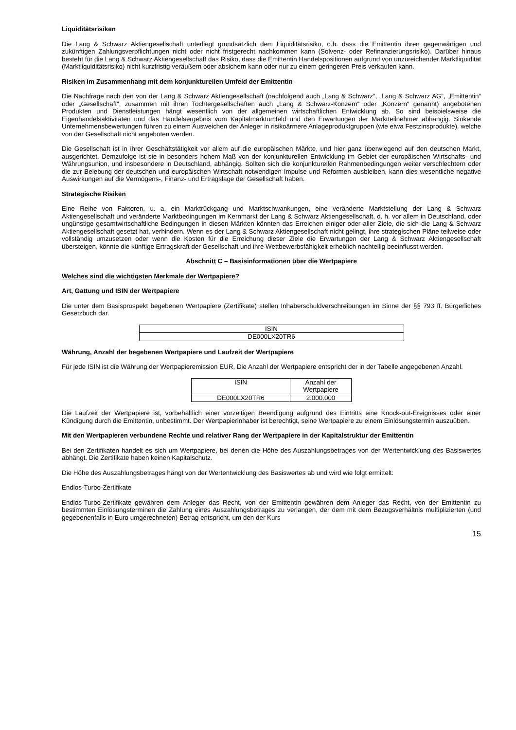Liquiditätsrisiken
Die Lang & Schwarz Aktiengesellschaft unterliegt grundsätzlich dem Liquiditätsrisiko, d.h. dass die Emittentin ihren gegenwärtigen und zukünftigen Zahlungsverpflichtungen nicht oder nicht fristgerecht nachkommen kann (Solvenz- oder Refinanzierungsrisiko). Darüber hinaus besteht für die Lang & Schwarz Aktiengesellschaft das Risiko, dass die Emittentin Handelspositionen aufgrund von unzureichender Marktliquidität (Marktliquiditätsrisiko) nicht kurzfristig veräußern oder absichern kann oder nur zu einem geringeren Preis verkaufen kann.
Risiken im Zusammenhang mit dem konjunkturellen Umfeld der Emittentin
Die Nachfrage nach den von der Lang & Schwarz Aktiengesellschaft (nachfolgend auch „Lang & Schwarz“, „Lang & Schwarz AG“, „Emittentin“ oder „Gesellschaft“, zusammen mit ihren Tochtergesellschaften auch „Lang & Schwarz-Konzern“ oder „Konzern“ genannt) angebotenen Produkten und Dienstleistungen hängt wesentlich von der allgemeinen wirtschaftlichen Entwicklung ab. So sind beispielsweise die Eigenhandelsaktivitäten und das Handelsergebnis vom Kapitalmarktumfeld und den Erwartungen der Marktteilnehmer abhängig. Sinkende Unternehmensbewertungen führen zu einem Ausweichen der Anleger in risikoärmere Anlageproduktgruppen (wie etwa Festzinsprodukte), welche von der Gesellschaft nicht angeboten werden.
Die Gesellschaft ist in ihrer Geschäftstätigkeit vor allem auf die europäischen Märkte, und hier ganz überwiegend auf den deutschen Markt, ausgerichtet. Demzufolge ist sie in besonders hohem Maß von der konjunkturellen Entwicklung im Gebiet der europäischen Wirtschafts- und Währungsunion, und insbesondere in Deutschland, abhängig. Sollten sich die konjunkturellen Rahmenbedingungen weiter verschlechtern oder die zur Belebung der deutschen und europäischen Wirtschaft notwendigen Impulse und Reformen ausbleiben, kann dies wesentliche negative Auswirkungen auf die Vermögens-, Finanz- und Ertragslage der Gesellschaft haben.
Strategische Risiken
Eine Reihe von Faktoren, u. a. ein Marktrückgang und Marktschwankungen, eine veränderte Marktstellung der Lang & Schwarz Aktiengesellschaft und veränderte Marktbedingungen im Kernmarkt der Lang & Schwarz Aktiengesellschaft, d. h. vor allem in Deutschland, oder ungünstige gesamtwirtschaftliche Bedingungen in diesen Märkten könnten das Erreichen einiger oder aller Ziele, die sich die Lang & Schwarz Aktiengesellschaft gesetzt hat, verhindern. Wenn es der Lang & Schwarz Aktiengesellschaft nicht gelingt, ihre strategischen Pläne teilweise oder vollständig umzusetzen oder wenn die Kosten für die Erreichung dieser Ziele die Erwartungen der Lang & Schwarz Aktiengesellschaft übersteigen, könnte die künftige Ertragskraft der Gesellschaft und ihre Wettbewerbsfähigkeit erheblich nachteilig beeinflusst werden.
Abschnitt C – Basisinformationen über die Wertpapiere
Welches sind die wichtigsten Merkmale der Wertpapiere?
Art, Gattung und ISIN der Wertpapiere
Die unter dem Basisprospekt begebenen Wertpapiere (Zertifikate) stellen Inhaberschuldverschreibungen im Sinne der §§ 793 ff. Bürgerliches Gesetzbuch dar.
| ISIN |
| DE000LX20TR6 |
Währung, Anzahl der begebenen Wertpapiere und Laufzeit der Wertpapiere
Für jede ISIN ist die Währung der Wertpapieremission EUR. Die Anzahl der Wertpapiere entspricht der in der Tabelle angegebenen Anzahl.
| ISIN | Anzahl der Wertpapiere |
| DE000LX20TR6 | 2.000.000 |
Die Laufzeit der Wertpapiere ist, vorbehaltlich einer vorzeitigen Beendigung aufgrund des Eintritts eine Knock-out-Ereignisses oder einer Kündigung durch die Emittentin, unbestimmt. Der Wertpapierinhaber ist berechtigt, seine Wertpapiere zu einem Einlösungstermin auszuüben.
Mit den Wertpapieren verbundene Rechte und relativer Rang der Wertpapiere in der Kapitalstruktur der Emittentin
Bei den Zertifikaten handelt es sich um Wertpapiere, bei denen die Höhe des Auszahlungsbetrages von der Wertentwicklung des Basiswertes abhängt. Die Zertifikate haben keinen Kapitalschutz.
Die Höhe des Auszahlungsbetrages hängt von der Wertentwicklung des Basiswertes ab und wird wie folgt ermittelt:
Endlos-Turbo-Zertifikate
Endlos-Turbo-Zertifikate gewähren dem Anleger das Recht, von der Emittentin gewähren dem Anleger das Recht, von der Emittentin zu bestimmten Einlösungsterminen die Zahlung eines Auszahlungsbetrages zu verlangen, der dem mit dem Bezugsverhältnis multiplizierten (und gegebenenfalls in Euro umgerechneten) Betrag entspricht, um den der Kurs
15